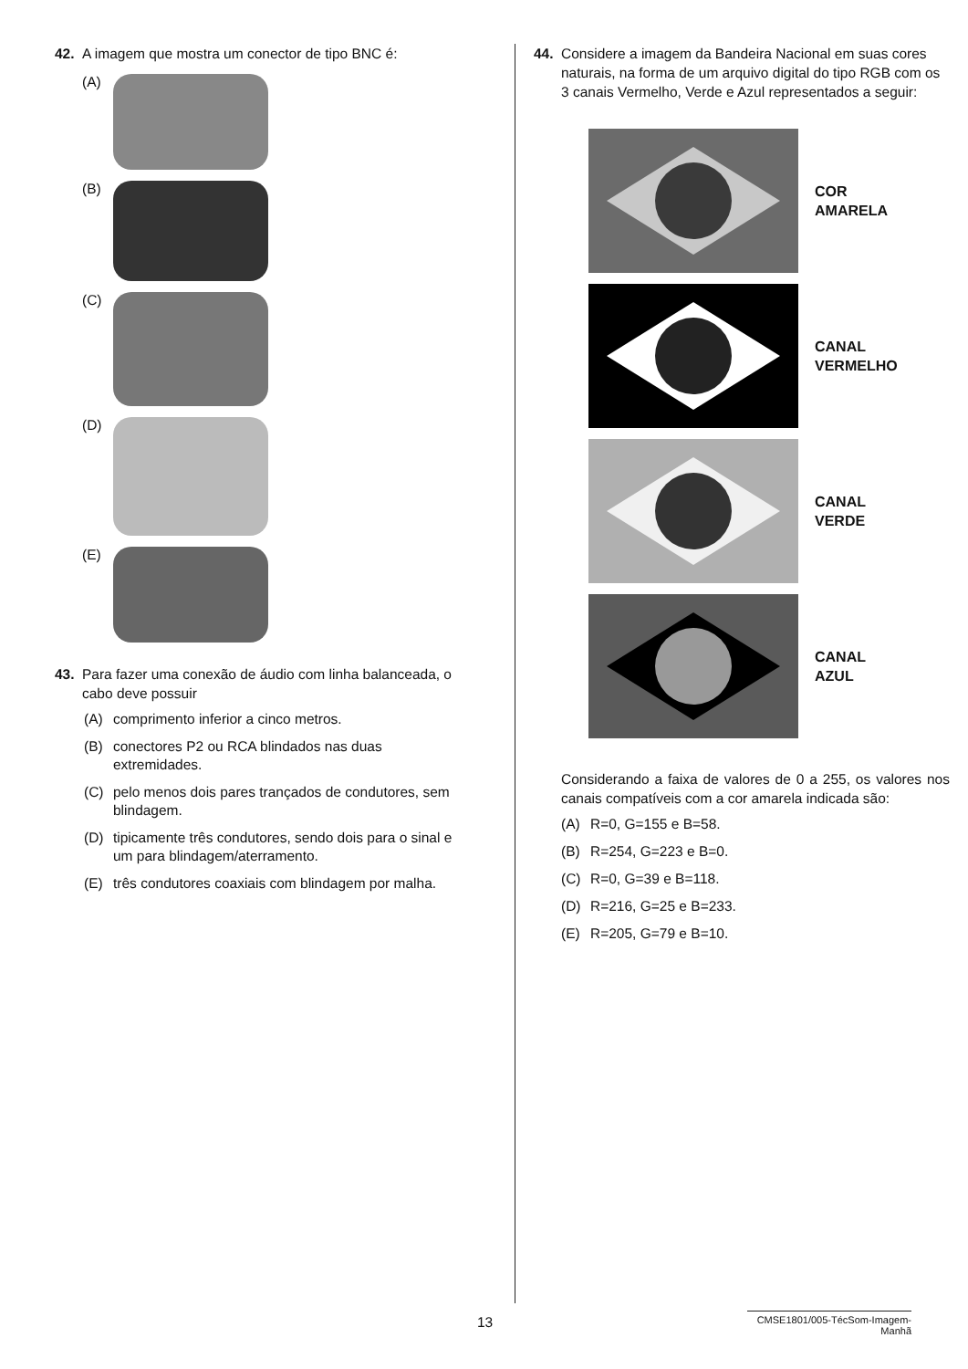42. A imagem que mostra um conector de tipo BNC é:
(A)
(B)
(C)
(D)
(E)
43. Para fazer uma conexão de áudio com linha balanceada, o cabo deve possuir
(A) comprimento inferior a cinco metros.
(B) conectores P2 ou RCA blindados nas duas extremidades.
(C) pelo menos dois pares trançados de condutores, sem blindagem.
(D) tipicamente três condutores, sendo dois para o sinal e um para blindagem/aterramento.
(E) três condutores coaxiais com blindagem por malha.
44. Considere a imagem da Bandeira Nacional em suas cores naturais, na forma de um arquivo digital do tipo RGB com os 3 canais Vermelho, Verde e Azul representados a seguir:
COR
AMARELA
CANAL
VERMELHO
CANAL
VERDE
CANAL
AZUL
Considerando a faixa de valores de 0 a 255, os valores nos canais compatíveis com a cor amarela indicada são:
(A) R=0, G=155 e B=58.
(B) R=254, G=223 e B=0.
(C) R=0, G=39 e B=118.
(D) R=216, G=25 e B=233.
(E) R=205, G=79 e B=10.
13 CMSE1801/005-TécSom-Imagem-Manhã